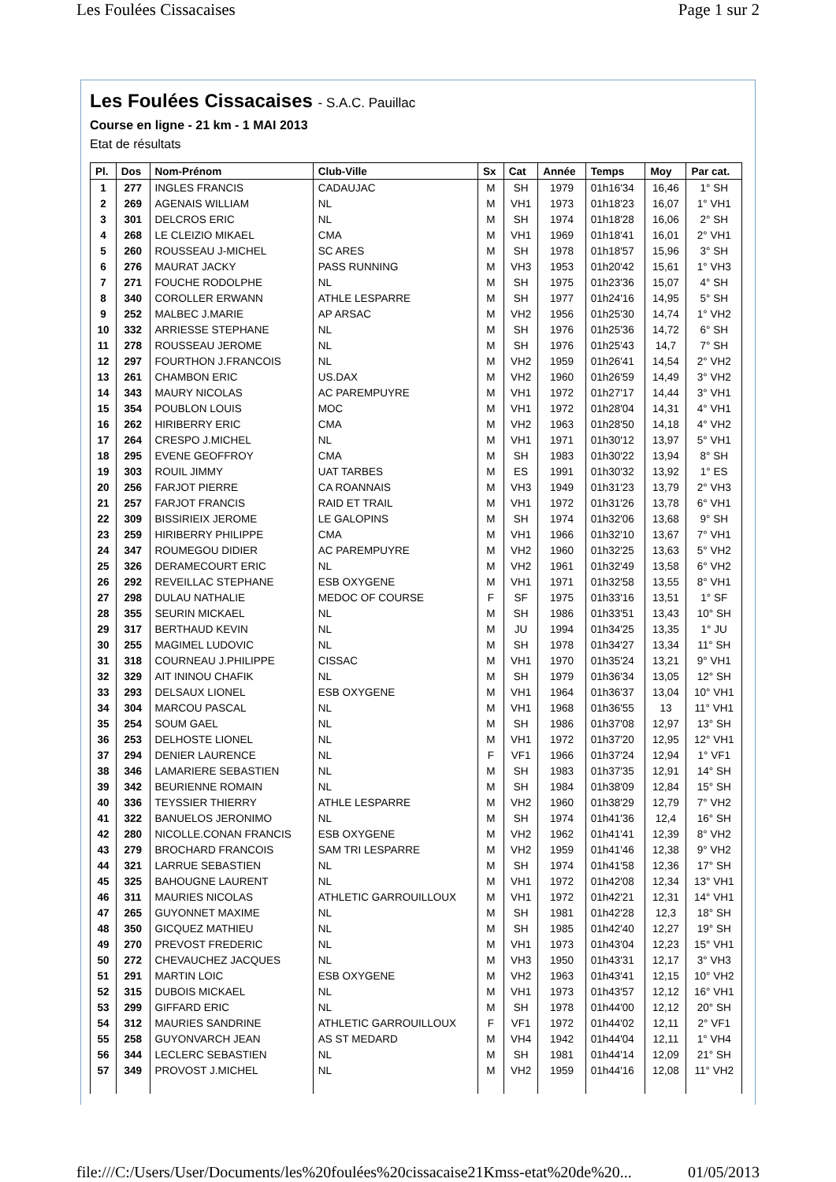Les Foulées Cissacaises Page 1 sur 2
Les Foulées Cissacaises - S.A.C. Pauillac
Course en ligne - 21 km - 1 MAI 2013
Etat de résultats
| Pl. | Dos | Nom-Prénom | Club-Ville | Sx | Cat | Année | Temps | Moy | Par cat. |
| --- | --- | --- | --- | --- | --- | --- | --- | --- | --- |
| 1 | 277 | INGLES FRANCIS | CADAUJAC | M | SH | 1979 | 01h16'34 | 16,46 | 1° SH |
| 2 | 269 | AGENAIS WILLIAM | NL | M | VH1 | 1973 | 01h18'23 | 16,07 | 1° VH1 |
| 3 | 301 | DELCROS ERIC | NL | M | SH | 1974 | 01h18'28 | 16,06 | 2° SH |
| 4 | 268 | LE CLEIZIO MIKAEL | CMA | M | VH1 | 1969 | 01h18'41 | 16,01 | 2° VH1 |
| 5 | 260 | ROUSSEAU J-MICHEL | SC ARES | M | SH | 1978 | 01h18'57 | 15,96 | 3° SH |
| 6 | 276 | MAURAT JACKY | PASS RUNNING | M | VH3 | 1953 | 01h20'42 | 15,61 | 1° VH3 |
| 7 | 271 | FOUCHE RODOLPHE | NL | M | SH | 1975 | 01h23'36 | 15,07 | 4° SH |
| 8 | 340 | COROLLER ERWANN | ATHLE LESPARRE | M | SH | 1977 | 01h24'16 | 14,95 | 5° SH |
| 9 | 252 | MALBEC J.MARIE | AP ARSAC | M | VH2 | 1956 | 01h25'30 | 14,74 | 1° VH2 |
| 10 | 332 | ARRIESSE STEPHANE | NL | M | SH | 1976 | 01h25'36 | 14,72 | 6° SH |
| 11 | 278 | ROUSSEAU JEROME | NL | M | SH | 1976 | 01h25'43 | 14,7 | 7° SH |
| 12 | 297 | FOURTHON J.FRANCOIS | NL | M | VH2 | 1959 | 01h26'41 | 14,54 | 2° VH2 |
| 13 | 261 | CHAMBON ERIC | US.DAX | M | VH2 | 1960 | 01h26'59 | 14,49 | 3° VH2 |
| 14 | 343 | MAURY NICOLAS | AC PAREMPUYRE | M | VH1 | 1972 | 01h27'17 | 14,44 | 3° VH1 |
| 15 | 354 | POUBLON LOUIS | MOC | M | VH1 | 1972 | 01h28'04 | 14,31 | 4° VH1 |
| 16 | 262 | HIRIBERRY ERIC | CMA | M | VH2 | 1963 | 01h28'50 | 14,18 | 4° VH2 |
| 17 | 264 | CRESPO J.MICHEL | NL | M | VH1 | 1971 | 01h30'12 | 13,97 | 5° VH1 |
| 18 | 295 | EVENE GEOFFROY | CMA | M | SH | 1983 | 01h30'22 | 13,94 | 8° SH |
| 19 | 303 | ROUIL JIMMY | UAT TARBES | M | ES | 1991 | 01h30'32 | 13,92 | 1° ES |
| 20 | 256 | FARJOT PIERRE | CA ROANNAIS | M | VH3 | 1949 | 01h31'23 | 13,79 | 2° VH3 |
| 21 | 257 | FARJOT FRANCIS | RAID ET TRAIL | M | VH1 | 1972 | 01h31'26 | 13,78 | 6° VH1 |
| 22 | 309 | BISSIRIEIX JEROME | LE GALOPINS | M | SH | 1974 | 01h32'06 | 13,68 | 9° SH |
| 23 | 259 | HIRIBERRY PHILIPPE | CMA | M | VH1 | 1966 | 01h32'10 | 13,67 | 7° VH1 |
| 24 | 347 | ROUMEGOU DIDIER | AC PAREMPUYRE | M | VH2 | 1960 | 01h32'25 | 13,63 | 5° VH2 |
| 25 | 326 | DERAMECOURT ERIC | NL | M | VH2 | 1961 | 01h32'49 | 13,58 | 6° VH2 |
| 26 | 292 | REVEILLAC STEPHANE | ESB OXYGENE | M | VH1 | 1971 | 01h32'58 | 13,55 | 8° VH1 |
| 27 | 298 | DULAU NATHALIE | MEDOC OF COURSE | F | SF | 1975 | 01h33'16 | 13,51 | 1° SF |
| 28 | 355 | SEURIN MICKAEL | NL | M | SH | 1986 | 01h33'51 | 13,43 | 10° SH |
| 29 | 317 | BERTHAUD KEVIN | NL | M | JU | 1994 | 01h34'25 | 13,35 | 1° JU |
| 30 | 255 | MAGIMEL LUDOVIC | NL | M | SH | 1978 | 01h34'27 | 13,34 | 11° SH |
| 31 | 318 | COURNEAU J.PHILIPPE | CISSAC | M | VH1 | 1970 | 01h35'24 | 13,21 | 9° VH1 |
| 32 | 329 | AIT ININOU CHAFIK | NL | M | SH | 1979 | 01h36'34 | 13,05 | 12° SH |
| 33 | 293 | DELSAUX LIONEL | ESB OXYGENE | M | VH1 | 1964 | 01h36'37 | 13,04 | 10° VH1 |
| 34 | 304 | MARCOU PASCAL | NL | M | VH1 | 1968 | 01h36'55 | 13 | 11° VH1 |
| 35 | 254 | SOUM GAEL | NL | M | SH | 1986 | 01h37'08 | 12,97 | 13° SH |
| 36 | 253 | DELHOSTE LIONEL | NL | M | VH1 | 1972 | 01h37'20 | 12,95 | 12° VH1 |
| 37 | 294 | DENIER LAURENCE | NL | F | VF1 | 1966 | 01h37'24 | 12,94 | 1° VF1 |
| 38 | 346 | LAMARIERE SEBASTIEN | NL | M | SH | 1983 | 01h37'35 | 12,91 | 14° SH |
| 39 | 342 | BEURIENNE ROMAIN | NL | M | SH | 1984 | 01h38'09 | 12,84 | 15° SH |
| 40 | 336 | TEYSSIER THIERRY | ATHLE LESPARRE | M | VH2 | 1960 | 01h38'29 | 12,79 | 7° VH2 |
| 41 | 322 | BANUELOS JERONIMO | NL | M | SH | 1974 | 01h41'36 | 12,4 | 16° SH |
| 42 | 280 | NICOLLE.CONAN FRANCIS | ESB OXYGENE | M | VH2 | 1962 | 01h41'41 | 12,39 | 8° VH2 |
| 43 | 279 | BROCHARD FRANCOIS | SAM TRI LESPARRE | M | VH2 | 1959 | 01h41'46 | 12,38 | 9° VH2 |
| 44 | 321 | LARRUE SEBASTIEN | NL | M | SH | 1974 | 01h41'58 | 12,36 | 17° SH |
| 45 | 325 | BAHOUGNE LAURENT | NL | M | VH1 | 1972 | 01h42'08 | 12,34 | 13° VH1 |
| 46 | 311 | MAURIES NICOLAS | ATHLETIC GARROUILLOUX | M | VH1 | 1972 | 01h42'21 | 12,31 | 14° VH1 |
| 47 | 265 | GUYONNET MAXIME | NL | M | SH | 1981 | 01h42'28 | 12,3 | 18° SH |
| 48 | 350 | GICQUEZ MATHIEU | NL | M | SH | 1985 | 01h42'40 | 12,27 | 19° SH |
| 49 | 270 | PREVOST FREDERIC | NL | M | VH1 | 1973 | 01h43'04 | 12,23 | 15° VH1 |
| 50 | 272 | CHEVAUCHEZ JACQUES | NL | M | VH3 | 1950 | 01h43'31 | 12,17 | 3° VH3 |
| 51 | 291 | MARTIN LOIC | ESB OXYGENE | M | VH2 | 1963 | 01h43'41 | 12,15 | 10° VH2 |
| 52 | 315 | DUBOIS MICKAEL | NL | M | VH1 | 1973 | 01h43'57 | 12,12 | 16° VH1 |
| 53 | 299 | GIFFARD ERIC | NL | M | SH | 1978 | 01h44'00 | 12,12 | 20° SH |
| 54 | 312 | MAURIES SANDRINE | ATHLETIC GARROUILLOUX | F | VF1 | 1972 | 01h44'02 | 12,11 | 2° VF1 |
| 55 | 258 | GUYONVARCH JEAN | AS ST MEDARD | M | VH4 | 1942 | 01h44'04 | 12,11 | 1° VH4 |
| 56 | 344 | LECLERC SEBASTIEN | NL | M | SH | 1981 | 01h44'14 | 12,09 | 21° SH |
| 57 | 349 | PROVOST J.MICHEL | NL | M | VH2 | 1959 | 01h44'16 | 12,08 | 11° VH2 |
file:///C:/Users/User/Documents/les%20foulées%20cissacaise21Kmss-etat%20de%20... 01/05/2013